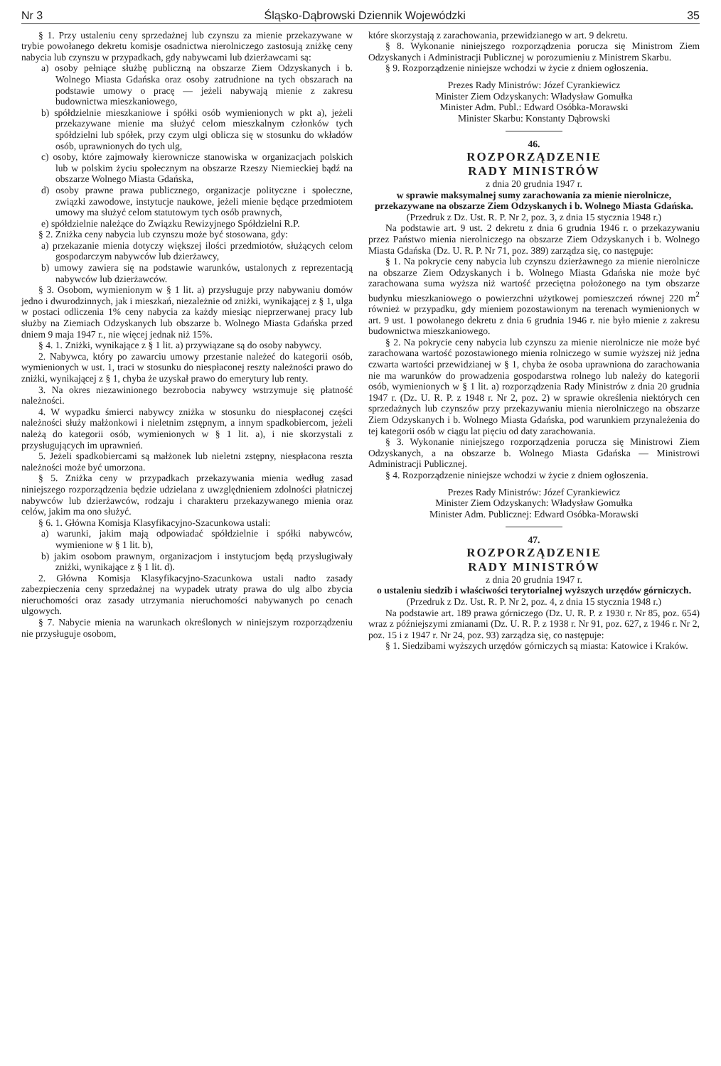Nr 3 Śląsko-Dąbrowski Dziennik Wojewódzki 35
§ 1. Przy ustaleniu ceny sprzedażnej lub czynszu za mienie przekazywane w trybie powołanego dekretu komisje osadnictwa nierolniczego zastosują zniżkę ceny nabycia lub czynszu w przypadkach, gdy nabywcami lub dzierżawcami są:
a) osoby pełniące służbę publiczną na obszarze Ziem Odzyskanych i b. Wolnego Miasta Gdańska oraz osoby zatrudnione na tych obszarach na podstawie umowy o pracę — jeżeli nabywają mienie z zakresu budownictwa mieszkaniowego,
b) spółdzielnie mieszkaniowe i spółki osób wymienionych w pkt a), jeżeli przekazywane mienie ma służyć celom mieszkalnym członków tych spółdzielni lub spółek, przy czym ulgi oblicza się w stosunku do wkładów osób, uprawnionych do tych ulg,
c) osoby, które zajmowały kierownicze stanowiska w organizacjach polskich lub w polskim życiu społecznym na obszarze Rzeszy Niemieckiej bądź na obszarze Wolnego Miasta Gdańska,
d) osoby prawne prawa publicznego, organizacje polityczne i społeczne, związki zawodowe, instytucje naukowe, jeżeli mienie będące przedmiotem umowy ma służyć celom statutowym tych osób prawnych,
e) spółdzielnie należące do Związku Rewizyjnego Spółdzielni R.P.
§ 2. Zniżka ceny nabycia lub czynszu może być stosowana, gdy:
a) przekazanie mienia dotyczy większej ilości przedmiotów, służących celom gospodarczym nabywców lub dzierżawcy,
b) umowy zawiera się na podstawie warunków, ustalonych z reprezentacją nabywców lub dzierżawców.
§ 3. Osobom, wymienionym w § 1 lit. a) przysługuje przy nabywaniu domów jedno i dwurodzinnych, jak i mieszkań, niezależnie od zniżki, wynikającej z § 1, ulga w postaci odliczenia 1% ceny nabycia za każdy miesiąc nieprzerwanej pracy lub służby na Ziemiach Odzyskanych lub obszarze b. Wolnego Miasta Gdańska przed dniem 9 maja 1947 r., nie więcej jednak niż 15%.
§ 4. 1. Zniżki, wynikające z § 1 lit. a) przywiązane są do osoby nabywcy.
2. Nabywca, który po zawarciu umowy przestanie należeć do kategorii osób, wymienionych w ust. 1, traci w stosunku do niespłaconej reszty należności prawo do zniżki, wynikającej z § 1, chyba że uzyskał prawo do emerytury lub renty.
3. Na okres niezawinionego bezrobocia nabywcy wstrzymuje się płatność należności.
4. W wypadku śmierci nabywcy zniżka w stosunku do niespłaconej części należności służy małżonkowi i nieletnim zstępnym, a innym spadkobiercom, jeżeli należą do kategorii osób, wymienionych w § 1 lit. a), i nie skorzystali z przysługujących im uprawnień.
5. Jeżeli spadkobiercami są małżonek lub nieletni zstępny, niespłacona reszta należności może być umorzona.
§ 5. Zniżka ceny w przypadkach przekazywania mienia według zasad niniejszego rozporządzenia będzie udzielana z uwzględnieniem zdolności płatniczej nabywców lub dzierżawców, rodzaju i charakteru przekazywanego mienia oraz celów, jakim ma ono służyć.
§ 6. 1. Główna Komisja Klasyfikacyjno-Szacunkowa ustali:
a) warunki, jakim mają odpowiadać spółdzielnie i spółki nabywców, wymienione w § 1 lit. b),
b) jakim osobom prawnym, organizacjom i instytucjom będą przysługiwały zniżki, wynikające z § 1 lit. d).
2. Główna Komisja Klasyfikacyjno-Szacunkowa ustali nadto zasady zabezpieczenia ceny sprzedażnej na wypadek utraty prawa do ulg albo zbycia nieruchomości oraz zasady utrzymania nieruchomości nabywanych po cenach ulgowych.
§ 7. Nabycie mienia na warunkach określonych w niniejszym rozporządzeniu nie przysługuje osobom,
które skorzystają z zarachowania, przewidzianego w art. 9 dekretu.
§ 8. Wykonanie niniejszego rozporządzenia porucza się Ministrom Ziem Odzyskanych i Administracji Publicznej w porozumieniu z Ministrem Skarbu.
§ 9. Rozporządzenie niniejsze wchodzi w życie z dniem ogłoszenia.
Prezes Rady Ministrów: Józef Cyrankiewicz
Minister Ziem Odzyskanych: Władysław Gomułka
Minister Adm. Publ.: Edward Osóbka-Morawski
Minister Skarbu: Konstanty Dąbrowski
46.
ROZPORZĄDZENIE
RADY MINISTRÓW
z dnia 20 grudnia 1947 r.
w sprawie maksymalnej sumy zarachowania za mienie nierolnicze, przekazywane na obszarze Ziem Odzyskanych i b. Wolnego Miasta Gdańska.
(Przedruk z Dz. Ust. R. P. Nr 2, poz. 3, z dnia 15 stycznia 1948 r.)
Na podstawie art. 9 ust. 2 dekretu z dnia 6 grudnia 1946 r. o przekazywaniu przez Państwo mienia nierolniczego na obszarze Ziem Odzyskanych i b. Wolnego Miasta Gdańska (Dz. U. R. P. Nr 71, poz. 389) zarządza się, co następuje:
§ 1. Na pokrycie ceny nabycia lub czynszu dzierżawnego za mienie nierolnicze na obszarze Ziem Odzyskanych i b. Wolnego Miasta Gdańska nie może być zarachowana suma wyższa niż wartość przeciętna położonego na tym obszarze budynku mieszkaniowego o powierzchni użytkowej pomieszczeń równej 220 m<sup>2</sup> również w przypadku, gdy mieniem pozostawionym na terenach wymienionych w art. 9 ust. 1 powołanego dekretu z dnia 6 grudnia 1946 r. nie było mienie z zakresu budownictwa mieszkaniowego.
§ 2. Na pokrycie ceny nabycia lub czynszu za mienie nierolnicze nie może być zarachowana wartość pozostawionego mienia rolniczego w sumie wyższej niż jedna czwarta wartości przewidzianej w § 1, chyba że osoba uprawniona do zarachowania nie ma warunków do prowadzenia gospodarstwa rolnego lub należy do kategorii osób, wymienionych w § 1 lit. a) rozporządzenia Rady Ministrów z dnia 20 grudnia 1947 r. (Dz. U. R. P. z 1948 r. Nr 2, poz. 2) w sprawie określenia niektórych cen sprzedażnych lub czynszów przy przekazywaniu mienia nierolniczego na obszarze Ziem Odzyskanych i b. Wolnego Miasta Gdańska, pod warunkiem przynależenia do tej kategorii osób w ciągu lat pięciu od daty zarachowania.
§ 3. Wykonanie niniejszego rozporządzenia porucza się Ministrowi Ziem Odzyskanych, a na obszarze b. Wolnego Miasta Gdańska — Ministrowi Administracji Publicznej.
§ 4. Rozporządzenie niniejsze wchodzi w życie z dniem ogłoszenia.
Prezes Rady Ministrów: Józef Cyrankiewicz
Minister Ziem Odzyskanych: Władysław Gomułka
Minister Adm. Publicznej: Edward Osóbka-Morawski
47.
ROZPORZĄDZENIE
RADY MINISTRÓW
z dnia 20 grudnia 1947 r.
o ustaleniu siedzib i właściwości terytorialnej wyższych urzędów górniczych.
(Przedruk z Dz. Ust. R. P. Nr 2, poz. 4, z dnia 15 stycznia 1948 r.)
Na podstawie art. 189 prawa górniczego (Dz. U. R. P. z 1930 r. Nr 85, poz. 654) wraz z późniejszymi zmianami (Dz. U. R. P. z 1938 r. Nr 91, poz. 627, z 1946 r. Nr 2, poz. 15 i z 1947 r. Nr 24, poz. 93) zarządza się, co następuje:
§ 1. Siedzibami wyższych urzędów górniczych są miasta: Katowice i Kraków.